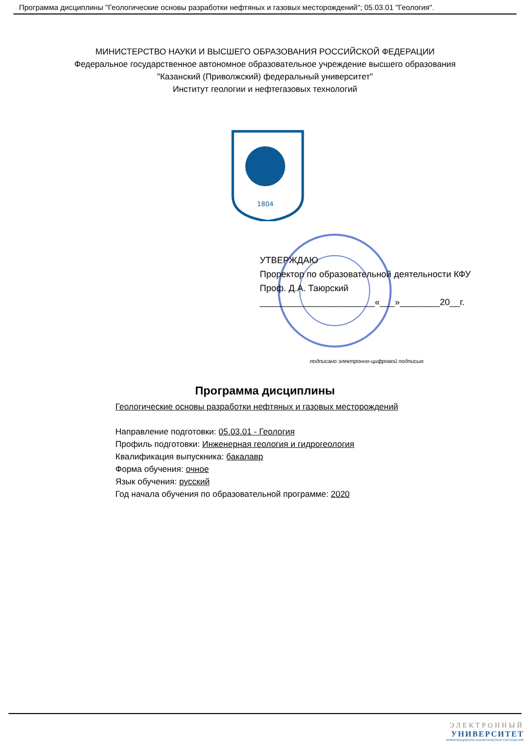Программа дисциплины "Геологические основы разработки нефтяных и газовых месторождений"; 05.03.01 "Геология".
МИНИСТЕРСТВО НАУКИ И ВЫСШЕГО ОБРАЗОВАНИЯ РОССИЙСКОЙ ФЕДЕРАЦИИ
Федеральное государственное автономное образовательное учреждение высшего образования
"Казанский (Приволжский) федеральный университет"
Институт геологии и нефтегазовых технологий
1804
УТВЕРЖДАЮ
Проректор по образовательной деятельности КФУ
Проф. Д.А. Таюрский
_______________________«___»________20__г.
подписано электронно-цифровой подписью
Программа дисциплины
Геологические основы разработки нефтяных и газовых месторождений
Направление подготовки: 05.03.01 - Геология
Профиль подготовки: Инженерная геология и гидрогеология
Квалификация выпускника: бакалавр
Форма обучения: очное
Язык обучения: русский
Год начала обучения по образовательной программе: 2020
ЭЛЕКТРОННЫЙ
УНИВЕРСИТЕТ
ИНФОРМАЦИОННО-АНАЛИТИЧЕСКАЯ СИСТЕМА КФУ